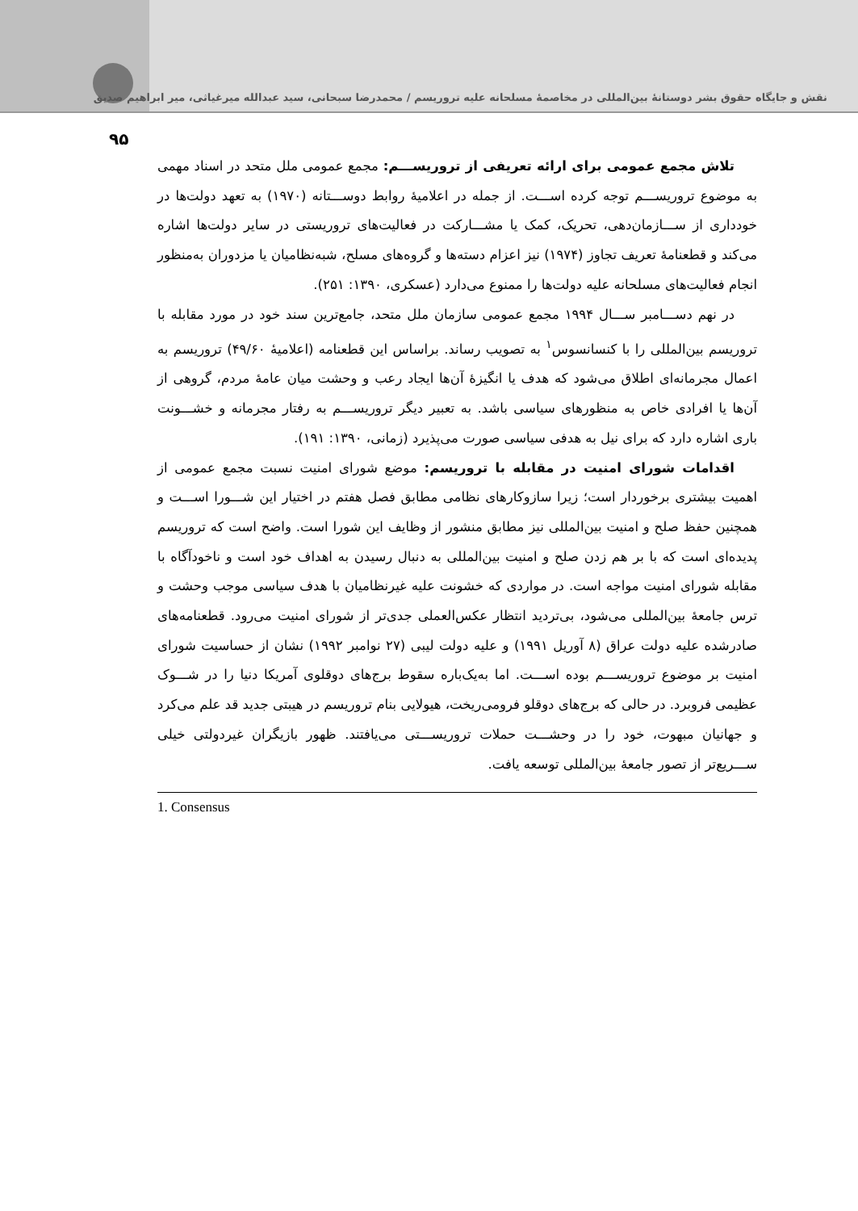نقش و جایگاه حقوق بشر دوستانهٔ بین‌المللی در مخاصمهٔ مسلحانه علیه تروریسم / محمدرضا سبحانی، سید عبدالله میرغیاثی، میر ابراهیم صدیق
۹۵
تلاش مجمع عمومی برای ارائه تعریفی از تروریســـم: مجمع عمومی ملل متحد در اسناد مهمی به موضوع تروریســـم توجه کرده اســـت. از جمله در اعلامیهٔ روابط دوســـتانه (۱۹۷۰) به تعهد دولت‌ها در خودداری از ســـازمان‌دهی، تحریک، کمک یا مشـــارکت در فعالیت‌های تروریستی در سایر دولت‌ها اشاره می‌کند و قطعنامهٔ تعریف تجاوز (۱۹۷۴) نیز اعزام دسته‌ها و گروه‌های مسلح، شبه‌نظامیان یا مزدوران به‌منظور انجام فعالیت‌های مسلحانه علیه دولت‌ها را ممنوع می‌دارد (عسکری، ۱۳۹۰: ۲۵۱).
در نهم دســـامبر ســـال ۱۹۹۴ مجمع عمومی سازمان ملل متحد، جامع‌ترین سند خود در مورد مقابله با تروریسم بین‌المللی را با کنسانسوس<sup>۱</sup> به تصویب رساند. براساس این قطعنامه (اعلامیهٔ ۴۹/۶۰) تروریسم به اعمال مجرمانه‌ای اطلاق می‌شود که هدف یا انگیزهٔ آن‌ها ایجاد رعب و وحشت میان عامهٔ مردم، گروهی از آن‌ها یا افرادی خاص به منظورهای سیاسی باشد. به تعبیر دیگر تروریســـم به رفتار مجرمانه و خشـــونت باری اشاره دارد که برای نیل به هدفی سیاسی صورت می‌پذیرد (زمانی، ۱۳۹۰: ۱۹۱).
اقدامات شورای امنیت در مقابله با تروریسم: موضع شورای امنیت نسبت مجمع عمومی از اهمیت بیشتری برخوردار است؛ زیرا سازوکارهای نظامی مطابق فصل هفتم در اختیار این شـــورا اســـت و همچنین حفظ صلح و امنیت بین‌المللی نیز مطابق منشور از وظایف این شورا است. واضح است که تروریسم پدیده‌ای است که با بر هم زدن صلح و امنیت بین‌المللی به دنبال رسیدن به اهداف خود است و ناخودآگاه با مقابله شورای امنیت مواجه است. در مواردی که خشونت علیه غیرنظامیان با هدف سیاسی موجب وحشت و ترس جامعهٔ بین‌المللی می‌شود، بی‌تردید انتظار عکس‌العملی جدی‌تر از شورای امنیت می‌رود. قطعنامه‌های صادرشده علیه دولت عراق (۸ آوریل ۱۹۹۱) و علیه دولت لیبی (۲۷ نوامبر ۱۹۹۲) نشان از حساسیت شورای امنیت بر موضوع تروریســـم بوده اســـت. اما به‌یک‌باره سقوط برج‌های دوقلوی آمریکا دنیا را در شـــوک عظیمی فروبرد. در حالی که برج‌های دوقلو فرومی‌ریخت، هیولایی بنام تروریسم در هیبتی جدید قد علم می‌کرد و جهانیان مبهوت، خود را در وحشـــت حملات تروریســـتی می‌یافتند. ظهور بازیگران غیردولتی خیلی ســـریع‌تر از تصور جامعهٔ بین‌المللی توسعه یافت.
1. Consensus